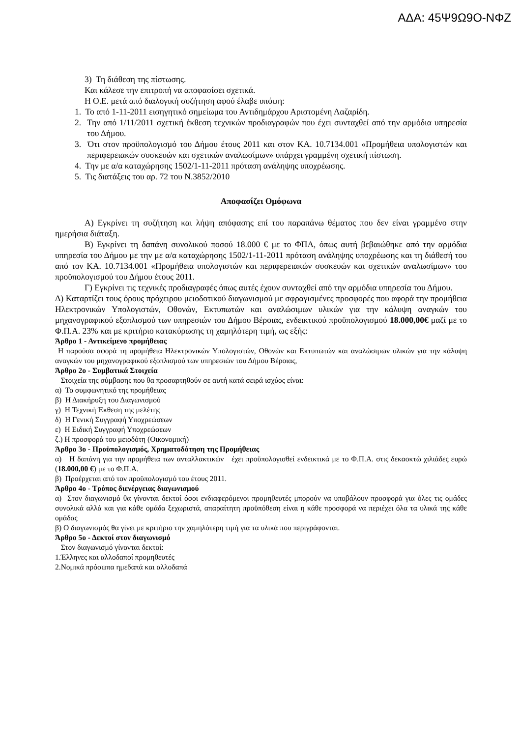ΑΔΑ: 45Ψ9Ω9Ο-ΝΦΖ
3) Τη διάθεση της πίστωσης.
Και κάλεσε την επιτροπή να αποφασίσει σχετικά.
Η Ο.Ε. μετά από διαλογική συζήτηση αφού έλαβε υπόψη:
1. Το από 1-11-2011 εισηγητικό σημείωμα του Αντιδημάρχου Αριστομένη Λαζαρίδη.
2. Την από 1/11/2011 σχετική έκθεση τεχνικών προδιαγραφών που έχει συνταχθεί από την αρμόδια υπηρεσία του Δήμου.
3. Ότι στον προϋπολογισμό του Δήμου έτους 2011 και στον ΚΑ. 10.7134.001 «Προμήθεια υπολογιστών και περιφερειακών συσκευών και σχετικών αναλωσίμων» υπάρχει γραμμένη σχετική πίστωση.
4. Την με α/α καταχώρησης 1502/1-11-2011 πρόταση ανάληψης υποχρέωσης.
5. Τις διατάξεις του αρ. 72 του Ν.3852/2010
Αποφασίζει Ομόφωνα
Α) Εγκρίνει τη συζήτηση και λήψη απόφασης επί του παραπάνω θέματος που δεν είναι γραμμένο στην ημερήσια διάταξη.
Β) Εγκρίνει τη δαπάνη συνολικού ποσού 18.000 € με το ΦΠΑ, όπως αυτή βεβαιώθηκε από την αρμόδια υπηρεσία του Δήμου με την με α/α καταχώρησης 1502/1-11-2011 πρόταση ανάληψης υποχρέωσης και τη διάθεσή του από τον ΚΑ. 10.7134.001 «Προμήθεια υπολογιστών και περιφερειακών συσκευών και σχετικών αναλωσίμων» του προϋπολογισμού του Δήμου έτους 2011.
Γ) Εγκρίνει τις τεχνικές προδιαγραφές όπως αυτές έχουν συνταχθεί από την αρμόδια υπηρεσία του Δήμου.
Δ) Καταρτίζει τους όρους πρόχειρου μειοδοτικού διαγωνισμού με σφραγισμένες προσφορές που αφορά την προμήθεια Ηλεκτρονικών Υπολογιστών, Οθονών, Εκτυπωτών και αναλώσιμων υλικών για την κάλυψη αναγκών του μηχανογραφικού εξοπλισμού των υπηρεσιών του Δήμου Βέροιας, ενδεικτικού προϋπολογισμού 18.000,00€ μαζί με το Φ.Π.Α. 23% και με κριτήριο κατακύρωσης τη χαμηλότερη τιμή, ως εξής:
Άρθρο 1 - Αντικείμενο προμήθειας
Η παρούσα αφορά τη προμήθεια Ηλεκτρονικών Υπολογιστών, Οθονών και Εκτυπωτών και αναλώσιμων υλικών για την κάλυψη αναγκών του μηχανογραφικού εξοπλισμού των υπηρεσιών του Δήμου Βέροιας,
Άρθρο 2ο - Συμβατικά Στοιχεία
Στοιχεία της σύμβασης που θα προσαρτηθούν σε αυτή κατά σειρά ισχύος είναι:
α) Το συμφωνητικό της προμήθειας
β) Η Διακήρυξη του Διαγωνισμού
γ) Η Τεχνική Έκθεση της μελέτης
δ) Η Γενική Συγγραφή Υποχρεώσεων
ε) Η Ειδική Συγγραφή Υποχρεώσεων
ζ.) Η προσφορά του μειοδότη (Οικονομική)
Άρθρο 3ο - Προϋπολογισμός, Χρηματοδότηση της Προμήθειας
α) Η δαπάνη για την προμήθεια των ανταλλακτικών έχει προϋπολογισθεί ενδεικτικά με το Φ.Π.Α. στις δεκαοκτώ χιλιάδες ευρώ (18.000,00 €) με το Φ.Π.Α.
β) Προέρχεται από τον προϋπολογισμό του έτους 2011.
Άρθρο 4ο - Τρόπος διενέργειας διαγωνισμού
α) Στον διαγωνισμό θα γίνονται δεκτοί όσοι ενδιαφερόμενοι προμηθευτές μπορούν να υποβάλουν προσφορά για όλες τις ομάδες συνολικά αλλά και για κάθε ομάδα ξεχωριστά, απαραίτητη προϋπόθεση είναι η κάθε προσφορά να περιέχει όλα τα υλικά της κάθε ομάδας
β) Ο διαγωνισμός θα γίνει με κριτήριο την χαμηλότερη τιμή για τα υλικά που περιγράφονται.
Άρθρο 5ο - Δεκτοί στον διαγωνισμό
Στον διαγωνισμό γίνονται δεκτοί:
1.Έλληνες και αλλοδαποί προμηθευτές
2.Νομικά πρόσωπα ημεδαπά και αλλοδαπά